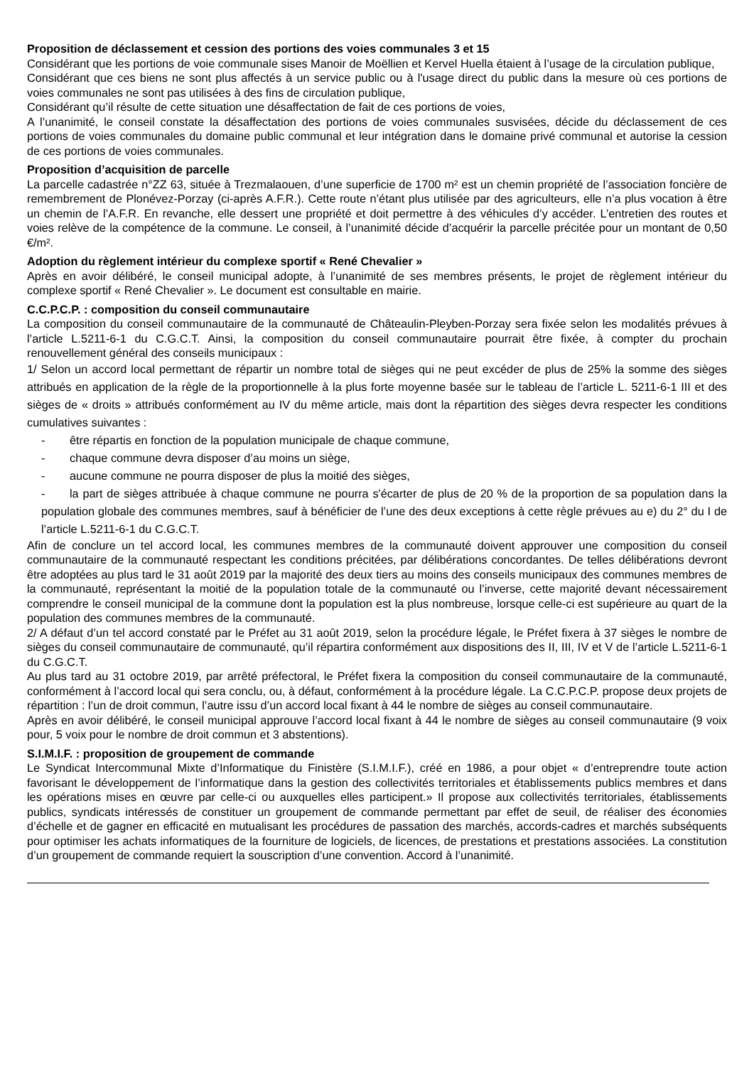Proposition de déclassement et cession des portions des voies communales 3 et 15
Considérant que les portions de voie communale sises Manoir de Moëllien et Kervel Huella étaient à l’usage de la circulation publique,
Considérant que ces biens ne sont plus affectés à un service public ou à l'usage direct du public dans la mesure où ces portions de voies communales ne sont pas utilisées à des fins de circulation publique,
Considérant qu’il résulte de cette situation une désaffectation de fait de ces portions de voies,
A l’unanimité, le conseil constate la désaffectation des portions de voies communales susvisées, décide du déclassement de ces portions de voies communales du domaine public communal et leur intégration dans le domaine privé communal et autorise la cession de ces portions de voies communales.
Proposition d’acquisition de parcelle
La parcelle cadastrée n°ZZ 63, située à Trezmalaouen, d’une superficie de 1700 m² est un chemin propriété de l’association foncière de remembrement de Plonévez-Porzay (ci-après A.F.R.). Cette route n’étant plus utilisée par des agriculteurs, elle n’a plus vocation à être un chemin de l’A.F.R. En revanche, elle dessert une propriété et doit permettre à des véhicules d’y accéder. L’entretien des routes et voies relève de la compétence de la commune. Le conseil, à l’unanimité décide d’acquérir la parcelle précitée pour un montant de 0,50 €/m².
Adoption du règlement intérieur du complexe sportif « René Chevalier »
Après en avoir délibéré, le conseil municipal adopte, à l’unanimité de ses membres présents, le projet de règlement intérieur du complexe sportif « René Chevalier ». Le document est consultable en mairie.
C.C.P.C.P. : composition du conseil communautaire
La composition du conseil communautaire de la communauté de Châteaulin-Pleyben-Porzay sera fixée selon les modalités prévues à l’article L.5211-6-1 du C.G.C.T. Ainsi, la composition du conseil communautaire pourrait être fixée, à compter du prochain renouvellement général des conseils municipaux :
1/ Selon un accord local permettant de répartir un nombre total de sièges qui ne peut excéder de plus de 25% la somme des sièges attribués en application de la règle de la proportionnelle à la plus forte moyenne basée sur le tableau de l’article L. 5211-6-1 III et des sièges de « droits » attribués conformément au IV du même article, mais dont la répartition des sièges devra respecter les conditions cumulatives suivantes :
- être répartis en fonction de la population municipale de chaque commune,
- chaque commune devra disposer d’au moins un siège,
- aucune commune ne pourra disposer de plus la moitié des sièges,
- la part de sièges attribuée à chaque commune ne pourra s'écarter de plus de 20 % de la proportion de sa population dans la population globale des communes membres, sauf à bénéficier de l’une des deux exceptions à cette règle prévues au e) du 2° du I de l’article L.5211-6-1 du C.G.C.T.
Afin de conclure un tel accord local, les communes membres de la communauté doivent approuver une composition du conseil communautaire de la communauté respectant les conditions précitées, par délibérations concordantes. De telles délibérations devront être adoptées au plus tard le 31 août 2019 par la majorité des deux tiers au moins des conseils municipaux des communes membres de la communauté, représentant la moitié de la population totale de la communauté ou l’inverse, cette majorité devant nécessairement comprendre le conseil municipal de la commune dont la population est la plus nombreuse, lorsque celle-ci est supérieure au quart de la population des communes membres de la communauté.
2/ A défaut d’un tel accord constaté par le Préfet au 31 août 2019, selon la procédure légale, le Préfet fixera à 37 sièges le nombre de sièges du conseil communautaire de communauté, qu’il répartira conformément aux dispositions des II, III, IV et V de l’article L.5211-6-1 du C.G.C.T.
Au plus tard au 31 octobre 2019, par arrêté préfectoral, le Préfet fixera la composition du conseil communautaire de la communauté, conformément à l’accord local qui sera conclu, ou, à défaut, conformément à la procédure légale. La C.C.P.C.P. propose deux projets de répartition : l’un de droit commun, l’autre issu d’un accord local fixant à 44 le nombre de sièges au conseil communautaire.
Après en avoir délibéré, le conseil municipal approuve l’accord local fixant à 44 le nombre de sièges au conseil communautaire (9 voix pour, 5 voix pour le nombre de droit commun et 3 abstentions).
S.I.M.I.F. : proposition de groupement de commande
Le Syndicat Intercommunal Mixte d’Informatique du Finistère (S.I.M.I.F.), créé en 1986, a pour objet « d’entreprendre toute action favorisant le développement de l’informatique dans la gestion des collectivités territoriales et établissements publics membres et dans les opérations mises en œuvre par celle-ci ou auxquelles elles participent.» Il propose aux collectivités territoriales, établissements publics, syndicats intéressés de constituer un groupement de commande permettant par effet de seuil, de réaliser des économies d’échelle et de gagner en efficacité en mutualisant les procédures de passation des marchés, accords-cadres et marchés subséquents pour optimiser les achats informatiques de la fourniture de logiciels, de licences, de prestations et prestations associées. La constitution d’un groupement de commande requiert la souscription d’une convention. Accord à l’unanimité.